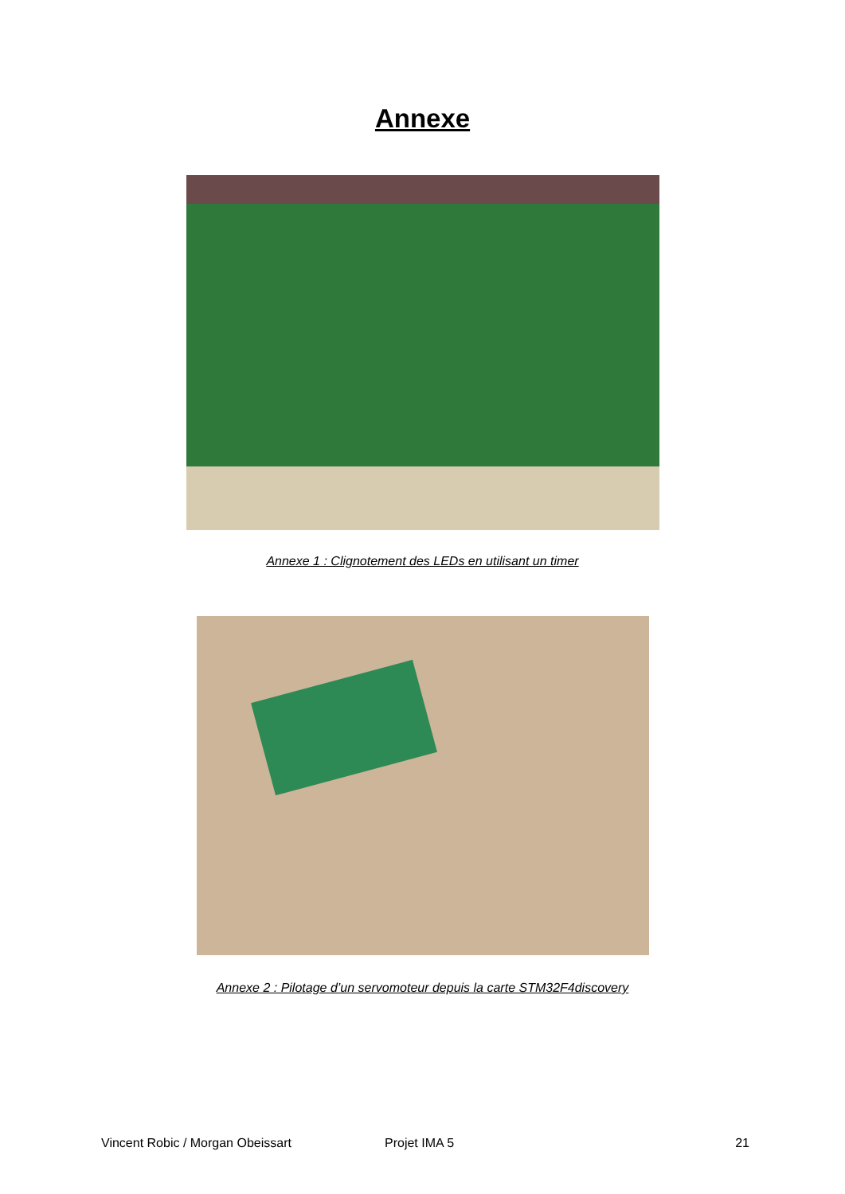Annexe
Annexe 1 : Clignotement des LEDs en utilisant un timer
Annexe 2 : Pilotage d’un servomoteur depuis la carte STM32F4discovery
Vincent Robic / Morgan Obeissart Projet IMA 5 21